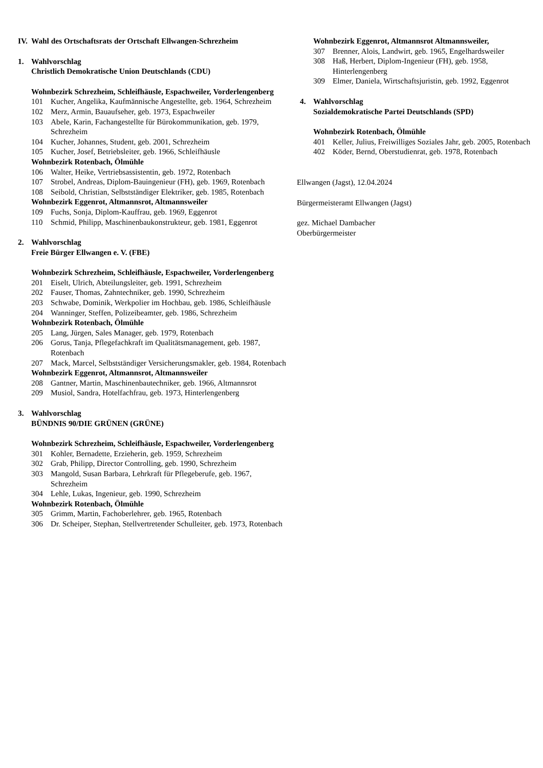IV. Wahl des Ortschaftsrats der Ortschaft Ellwangen-Schrezheim
1. Wahlvorschlag
Christlich Demokratische Union Deutschlands (CDU)
Wohnbezirk Schrezheim, Schleifhäusle, Espachweiler, Vorderlengenberg
101 Kucher, Angelika, Kaufmännische Angestellte, geb. 1964, Schrezheim
102 Merz, Armin, Bauaufseher, geb. 1973, Espachweiler
103 Abele, Karin, Fachangestellte für Bürokommunikation, geb. 1979, Schrezheim
104 Kucher, Johannes, Student, geb. 2001, Schrezheim
105 Kucher, Josef, Betriebsleiter, geb. 1966, Schleifhäusle
Wohnbezirk Rotenbach, Ölmühle
106 Walter, Heike, Vertriebsassistentin, geb. 1972, Rotenbach
107 Strobel, Andreas, Diplom-Bauingenieur (FH), geb. 1969, Rotenbach
108 Seibold, Christian, Selbstständiger Elektriker, geb. 1985, Rotenbach
Wohnbezirk Eggenrot, Altmannsrot, Altmannsweiler
109 Fuchs, Sonja, Diplom-Kauffrau, geb. 1969, Eggenrot
110 Schmid, Philipp, Maschinenbaukonstrukteur, geb. 1981, Eggenrot
2. Wahlvorschlag
Freie Bürger Ellwangen e. V. (FBE)
Wohnbezirk Schrezheim, Schleifhäusle, Espachweiler, Vorderlengenberg
201 Eiselt, Ulrich, Abteilungsleiter, geb. 1991, Schrezheim
202 Fauser, Thomas, Zahntechniker, geb. 1990, Schrezheim
203 Schwabe, Dominik, Werkpolier im Hochbau, geb. 1986, Schleifhäusle
204 Wanninger, Steffen, Polizeibeamter, geb. 1986, Schrezheim
Wohnbezirk Rotenbach, Ölmühle
205 Lang, Jürgen, Sales Manager, geb. 1979, Rotenbach
206 Gorus, Tanja, Pflegefachkraft im Qualitätsmanagement, geb. 1987, Rotenbach
207 Mack, Marcel, Selbstständiger Versicherungsmakler, geb. 1984, Rotenbach
Wohnbezirk Eggenrot, Altmannsrot, Altmannsweiler
208 Gantner, Martin, Maschinenbautechniker, geb. 1966, Altmannsrot
209 Musiol, Sandra, Hotelfachfrau, geb. 1973, Hinterlengenberg
3. Wahlvorschlag
BÜNDNIS 90/DIE GRÜNEN (GRÜNE)
Wohnbezirk Schrezheim, Schleifhäusle, Espachweiler, Vorderlengenberg
301 Kohler, Bernadette, Erzieherin, geb. 1959, Schrezheim
302 Grab, Philipp, Director Controlling, geb. 1990, Schrezheim
303 Mangold, Susan Barbara, Lehrkraft für Pflegeberufe, geb. 1967, Schrezheim
304 Lehle, Lukas, Ingenieur, geb. 1990, Schrezheim
Wohnbezirk Rotenbach, Ölmühle
305 Grimm, Martin, Fachoberlehrer, geb. 1965, Rotenbach
306 Dr. Scheiper, Stephan, Stellvertretender Schulleiter, geb. 1973, Rotenbach
Wohnbezirk Eggenrot, Altmannsrot Altmannsweiler,
307 Brenner, Alois, Landwirt, geb. 1965, Engelhardsweiler
308 Haß, Herbert, Diplom-Ingenieur (FH), geb. 1958, Hinterlengenberg
309 Elmer, Daniela, Wirtschaftsjuristin, geb. 1992, Eggenrot
4. Wahlvorschlag
Sozialdemokratische Partei Deutschlands (SPD)
Wohnbezirk Rotenbach, Ölmühle
401 Keller, Julius, Freiwilliges Soziales Jahr, geb. 2005, Rotenbach
402 Köder, Bernd, Oberstudienrat, geb. 1978, Rotenbach
Ellwangen (Jagst), 12.04.2024
Bürgermeisteramt Ellwangen (Jagst)
gez. Michael Dambacher
Oberbürgermeister